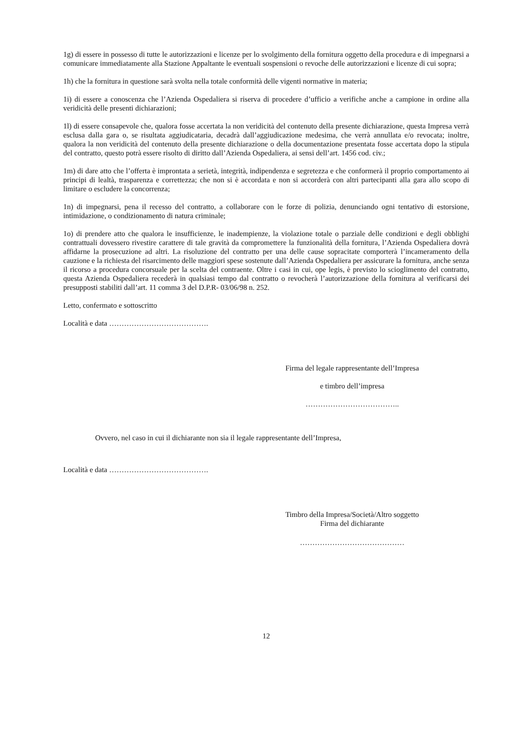1g) di essere in possesso di tutte le autorizzazioni e licenze per lo svolgimento della fornitura oggetto della procedura e di impegnarsi a comunicare immediatamente alla Stazione Appaltante le eventuali sospensioni o revoche delle autorizzazioni e licenze di cui sopra;
1h) che la fornitura in questione sarà svolta nella totale conformità delle vigenti normative in materia;
1i) di essere a conoscenza che l’Azienda Ospedaliera si riserva di procedere d’ufficio a verifiche anche a campione in ordine alla veridicità delle presenti dichiarazioni;
1l) di essere consapevole che, qualora fosse accertata la non veridicità del contenuto della presente dichiarazione, questa Impresa verrà esclusa dalla gara o, se risultata aggiudicataria, decadrà dall’aggiudicazione medesima, che verrà annullata e/o revocata; inoltre, qualora la non veridicità del contenuto della presente dichiarazione o della documentazione presentata fosse accertata dopo la stipula del contratto, questo potrà essere risolto di diritto dall’Azienda Ospedaliera, ai sensi dell’art. 1456 cod. civ.;
1m) di dare atto che l’offerta è improntata a serietà, integrità, indipendenza e segretezza e che conformerà il proprio comportamento ai principi di lealtà, trasparenza e correttezza; che non si è accordata e non si accorderà con altri partecipanti alla gara allo scopo di limitare o escludere la concorrenza;
1n) di impegnarsi, pena il recesso del contratto, a collaborare con le forze di polizia, denunciando ogni tentativo di estorsione, intimidazione, o condizionamento di natura criminale;
1o) di prendere atto che qualora le insufficienze, le inadempienze, la violazione totale o parziale delle condizioni e degli obblighi contrattuali dovessero rivestire carattere di tale gravità da compromettere la funzionalità della fornitura, l’Azienda Ospedaliera dovrà affidarne la prosecuzione ad altri. La risoluzione del contratto per una delle cause sopracitate comporterà l’incameramento della cauzione e la richiesta del risarcimento delle maggiori spese sostenute dall’Azienda Ospedaliera per assicurare la fornitura, anche senza il ricorso a procedura concorsuale per la scelta del contraente. Oltre i casi in cui, ope legis, è previsto lo scioglimento del contratto, questa Azienda Ospedaliera recederà in qualsiasi tempo dal contratto o revocherà l’autorizzazione della fornitura al verificarsi dei presupposti stabiliti dall’art. 11 comma 3 del D.P.R- 03/06/98 n. 252.
Letto, confermato e sottoscritto
Località e data ………………………………….
Firma del legale rappresentante dell’Impresa
e timbro dell’impresa
………………………………..
Ovvero, nel caso in cui il dichiarante non sia il legale rappresentante dell’Impresa,
Località e data ………………………………….
Timbro della Impresa/Società/Altro soggetto
Firma del dichiarante
……………………………………
12